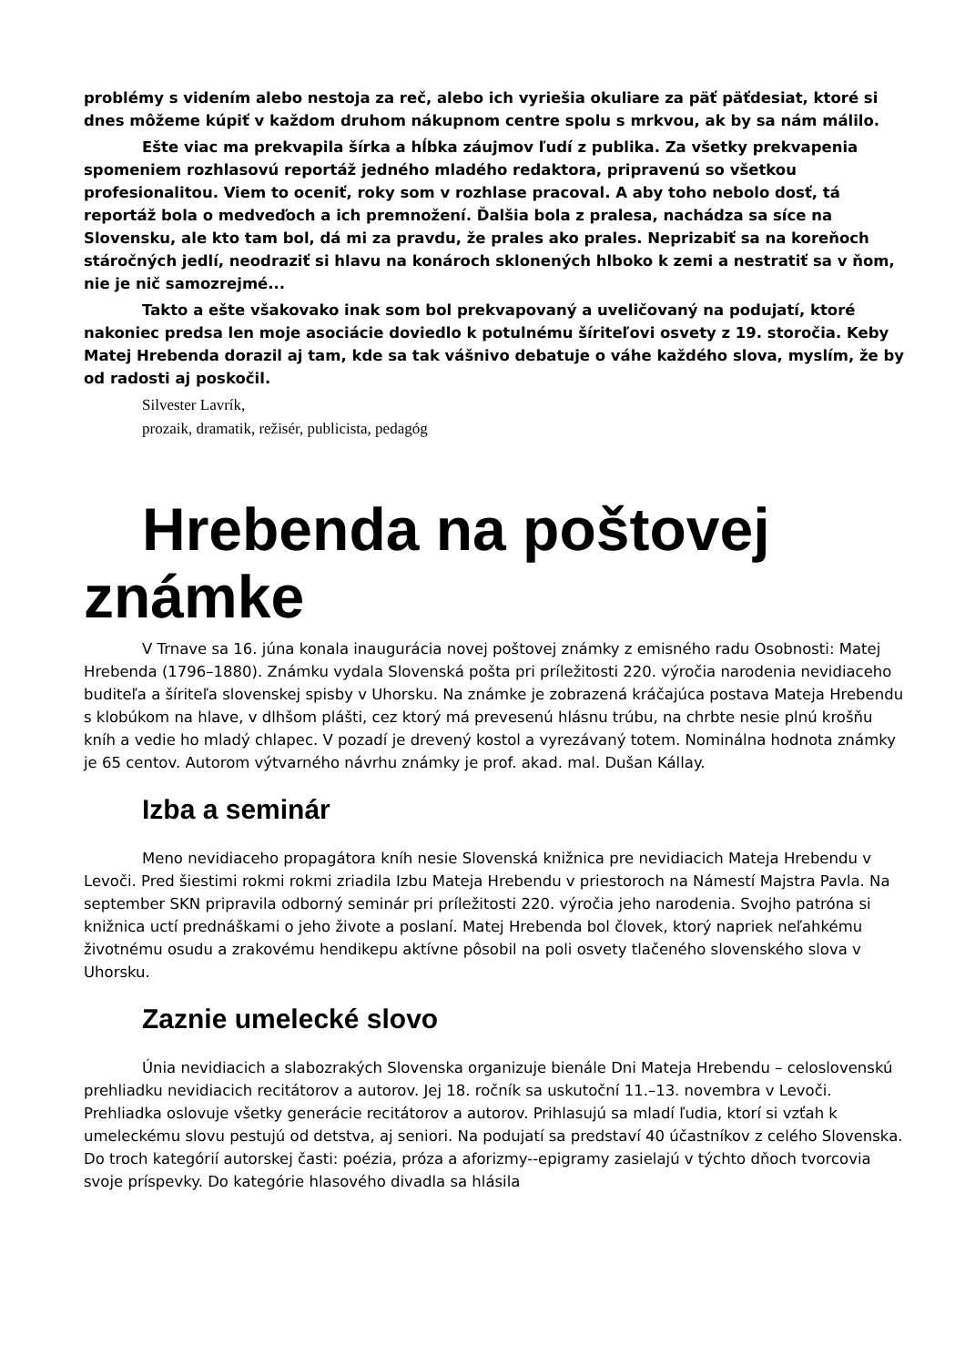problémy s videním alebo nestoja za reč, alebo ich vyriešia okuliare za päť päťdesiat, ktoré si dnes môžeme kúpiť v každom druhom nákupnom centre spolu s mrkvou, ak by sa nám málilo.
Ešte viac ma prekvapila šírka a hĺbka záujmov ľudí z publika. Za všetky prekvapenia spomeniem rozhlasovú reportáž jedného mladého redaktora, pripravenú so všetkou profesionalitou. Viem to oceniť, roky som v rozhlase pracoval. A aby toho nebolo dosť, tá reportáž bola o medveďoch a ich premnožení. Ďalšia bola z pralesa, nachádza sa síce na Slovensku, ale kto tam bol, dá mi za pravdu, že prales ako prales. Neprizabiť sa na koreňoch stáročných jedlí, neodraziť si hlavu na konároch sklonených hlboko k zemi a nestratiť sa v ňom, nie je nič samozrejmé...
Takto a ešte všakovako inak som bol prekvapovaný a uveličovaný na podujatí, ktoré nakoniec predsa len moje asociácie doviedlo k potulnému šíriteľovi osvety z 19. storočia. Keby Matej Hrebenda dorazil aj tam, kde sa tak vášnivo debatuje o váhe každého slova, myslím, že by
od radosti aj poskočil.
Silvester Lavrík,
prozaik, dramatik, režisér, publicista, pedagóg
Hrebenda na poštovej známke
V Trnave sa 16. júna konala inaugurácia novej poštovej známky z emisného radu Osobnosti: Matej Hrebenda (1796–1880). Známku vydala Slovenská pošta pri príležitosti 220. výročia narodenia nevidiaceho buditeľa a šíriteľa slovenskej spisby v Uhorsku. Na známke je zobrazená kráčajúca postava Mateja Hrebendu s klobúkom na hlave, v dlhšom plášti, cez ktorý má prevesenú hlásnu trúbu, na chrbte nesie plnú krošňu kníh a vedie ho mladý chlapec. V pozadí je drevený kostol a vyrezávaný totem. Nominálna hodnota známky je 65 centov. Autorom výtvarného návrhu známky je prof. akad. mal. Dušan Kállay.
Izba a seminár
Meno nevidiaceho propagátora kníh nesie Slovenská knižnica pre nevidiacich Mateja Hrebendu v Levoči. Pred šiestimi rokmi rokmi zriadila Izbu Mateja Hrebendu v priestoroch na Námestí Majstra Pavla. Na september SKN pripravila odborný seminár pri príležitosti 220. výročia jeho narodenia. Svojho patróna si knižnica uctí prednáškami o jeho živote a poslaní. Matej Hrebenda bol človek, ktorý napriek neľahkému životnému osudu a zrakovému hendikepu aktívne pôsobil na poli osvety tlačeného slovenského slova v Uhorsku.
Zaznie umelecké slovo
Únia nevidiacich a slabozrakých Slovenska organizuje bienále Dni Mateja Hrebendu – celoslovenskú prehliadku nevidiacich recitátorov a autorov. Jej 18. ročník sa uskutoční 11.–13. novembra v Levoči. Prehliadka oslovuje všetky generácie recitátorov a autorov. Prihlasujú sa mladí ľudia, ktorí si vzťah k umeleckému slovu pestujú od detstva, aj seniori. Na podujatí sa predstaví 40 účastníkov z celého Slovenska. Do troch kategórií autorskej časti: poézia, próza a aforizmy--epigramy zasielajú v týchto dňoch tvorcovia svoje príspevky. Do kategórie hlasového divadla sa hlásila